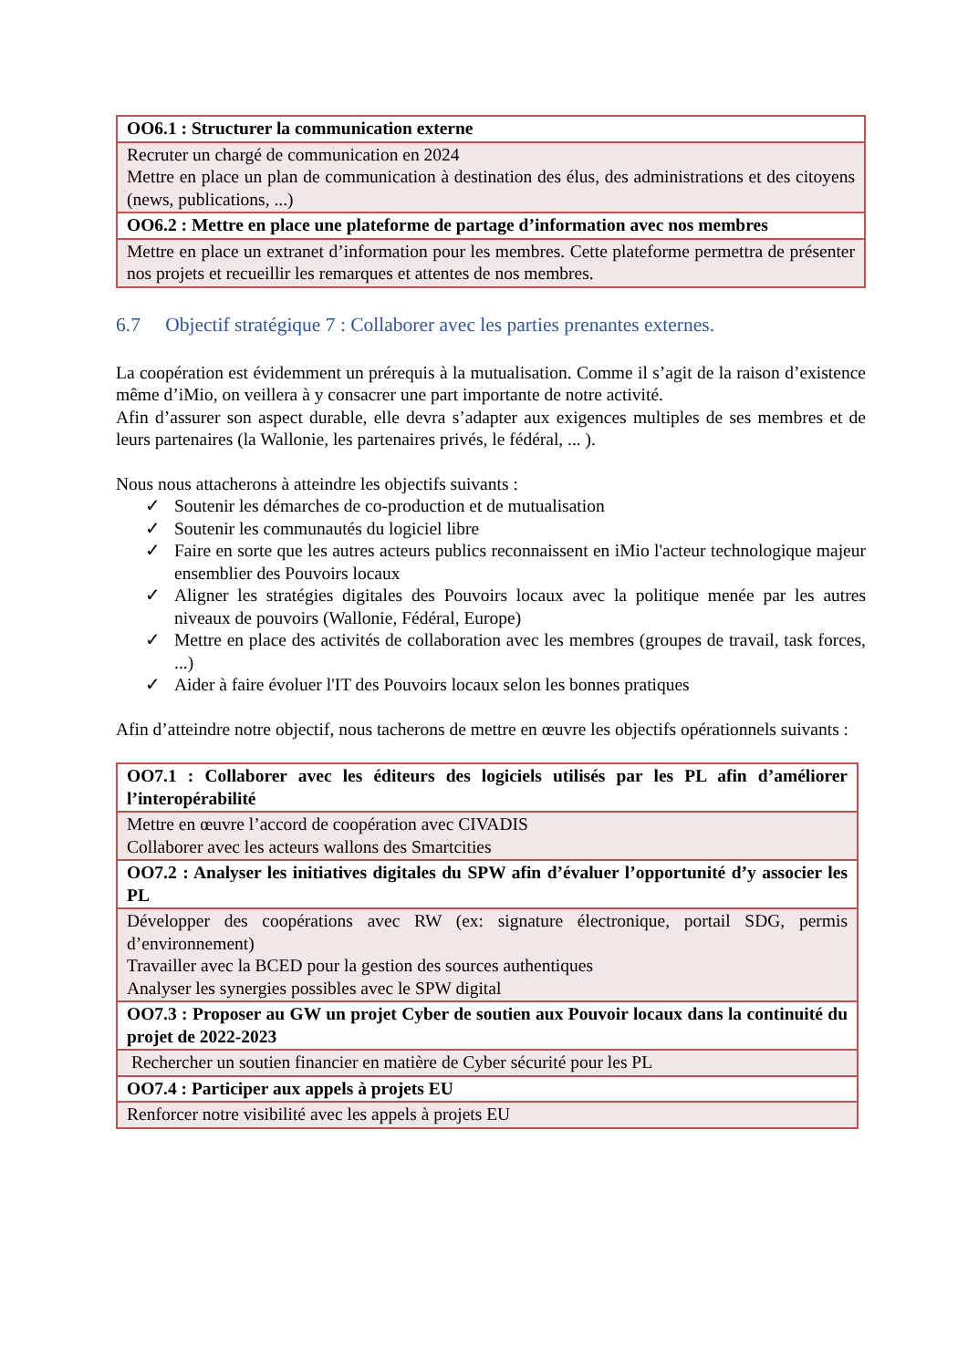| OO6.1 : Structurer la communication externe |
| Recruter un chargé de communication en 2024 Mettre en place un plan de communication à destination des élus, des administrations et des citoyens (news, publications, ...) |
| OO6.2 : Mettre en place une plateforme de partage d’information avec nos membres |
| Mettre en place un extranet d’information pour les membres. Cette plateforme permettra de présenter nos projets et recueillir les remarques et attentes de nos membres. |
6.7 Objectif stratégique 7 : Collaborer avec les parties prenantes externes.
La coopération est évidemment un prérequis à la mutualisation. Comme il s’agit de la raison d’existence même d’iMio, on veillera à y consacrer une part importante de notre activité.
Afin d’assurer son aspect durable, elle devra s’adapter aux exigences multiples de ses membres et de leurs partenaires (la Wallonie, les partenaires privés, le fédéral, ... ).
Nous nous attacherons à atteindre les objectifs suivants :
✓ Soutenir les démarches de co-production et de mutualisation
✓ Soutenir les communautés du logiciel libre
✓ Faire en sorte que les autres acteurs publics reconnaissent en iMio l'acteur technologique majeur ensemblier des Pouvoirs locaux
✓ Aligner les stratégies digitales des Pouvoirs locaux avec la politique menée par les autres niveaux de pouvoirs (Wallonie, Fédéral, Europe)
✓ Mettre en place des activités de collaboration avec les membres (groupes de travail, task forces, ...)
✓ Aider à faire évoluer l'IT des Pouvoirs locaux selon les bonnes pratiques
Afin d’atteindre notre objectif, nous tacherons de mettre en œuvre les objectifs opérationnels suivants :
| OO7.1 : Collaborer avec les éditeurs des logiciels utilisés par les PL afin d’améliorer l’interopérabilité |
| Mettre en œuvre l’accord de coopération avec CIVADIS Collaborer avec les acteurs wallons des Smartcities |
| OO7.2 : Analyser les initiatives digitales du SPW afin d’évaluer l’opportunité d’y associer les PL |
| Développer des coopérations avec RW (ex: signature électronique, portail SDG, permis d’environnement) Travailler avec la BCED pour la gestion des sources authentiques Analyser les synergies possibles avec le SPW digital |
| OO7.3 : Proposer au GW un projet Cyber de soutien aux Pouvoir locaux dans la continuité du projet de 2022-2023 |
| Rechercher un soutien financier en matière de Cyber sécurité pour les PL |
| OO7.4 : Participer aux appels à projets EU |
| Renforcer notre visibilité avec les appels à projets EU |